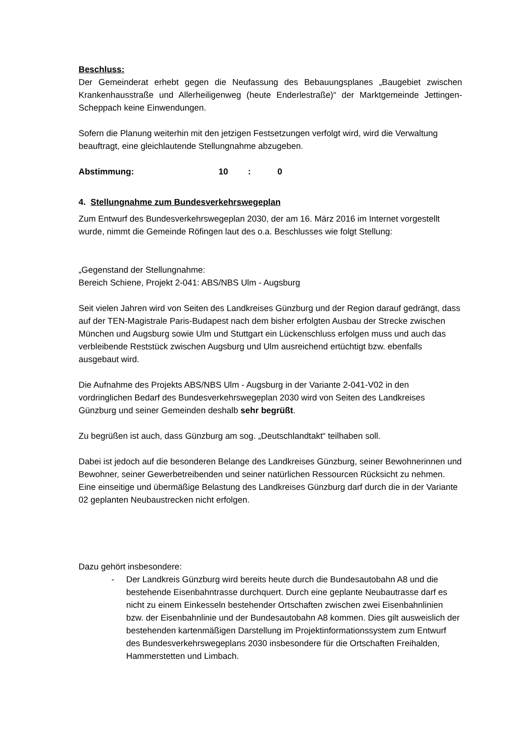Beschluss:
Der Gemeinderat erhebt gegen die Neufassung des Bebauungsplanes „Baugebiet zwischen Krankenhausstraße und Allerheiligenweg (heute Enderlestraße)“ der Marktgemeinde Jettingen-Scheppach keine Einwendungen.
Sofern die Planung weiterhin mit den jetzigen Festsetzungen verfolgt wird, wird die Verwaltung beauftragt, eine gleichlautende Stellungnahme abzugeben.
Abstimmung: 10: 0
4. Stellungnahme zum Bundesverkehrswegeplan
Zum Entwurf des Bundesverkehrswegeplan 2030, der am 16. März 2016 im Internet vorgestellt wurde, nimmt die Gemeinde Röfingen laut des o.a. Beschlusses wie folgt Stellung:
„Gegenstand der Stellungnahme:
Bereich Schiene, Projekt 2-041: ABS/NBS Ulm - Augsburg
Seit vielen Jahren wird von Seiten des Landkreises Günzburg und der Region darauf gedrängt, dass auf der TEN-Magistrale Paris-Budapest nach dem bisher erfolgten Ausbau der Strecke zwischen München und Augsburg sowie Ulm und Stuttgart ein Lückenschluss erfolgen muss und auch das verbleibende Reststück zwischen Augsburg und Ulm ausreichend ertüchtigt bzw. ebenfalls ausgebaut wird.
Die Aufnahme des Projekts ABS/NBS Ulm - Augsburg in der Variante 2-041-V02 in den vordringlichen Bedarf des Bundesverkehrswegeplan 2030 wird von Seiten des Landkreises Günzburg und seiner Gemeinden deshalb sehr begrüßt.
Zu begrüßen ist auch, dass Günzburg am sog. „Deutschlandtakt“ teilhaben soll.
Dabei ist jedoch auf die besonderen Belange des Landkreises Günzburg, seiner Bewohnerinnen und Bewohner, seiner Gewerbetreibenden und seiner natürlichen Ressourcen Rücksicht zu nehmen. Eine einseitige und übermäßige Belastung des Landkreises Günzburg darf durch die in der Variante 02 geplanten Neubaustrecken nicht erfolgen.
Dazu gehört insbesondere:
- Der Landkreis Günzburg wird bereits heute durch die Bundesautobahn A8 und die bestehende Eisenbahntrasse durchquert. Durch eine geplante Neubautrasse darf es nicht zu einem Einkesseln bestehender Ortschaften zwischen zwei Eisenbahnlinien bzw. der Eisenbahnlinie und der Bundesautobahn A8 kommen. Dies gilt ausweislich der bestehenden kartenmäßigen Darstellung im Projektinformationssystem zum Entwurf des Bundesverkehrswegeplans 2030 insbesondere für die Ortschaften Freihalden, Hammerstetten und Limbach.